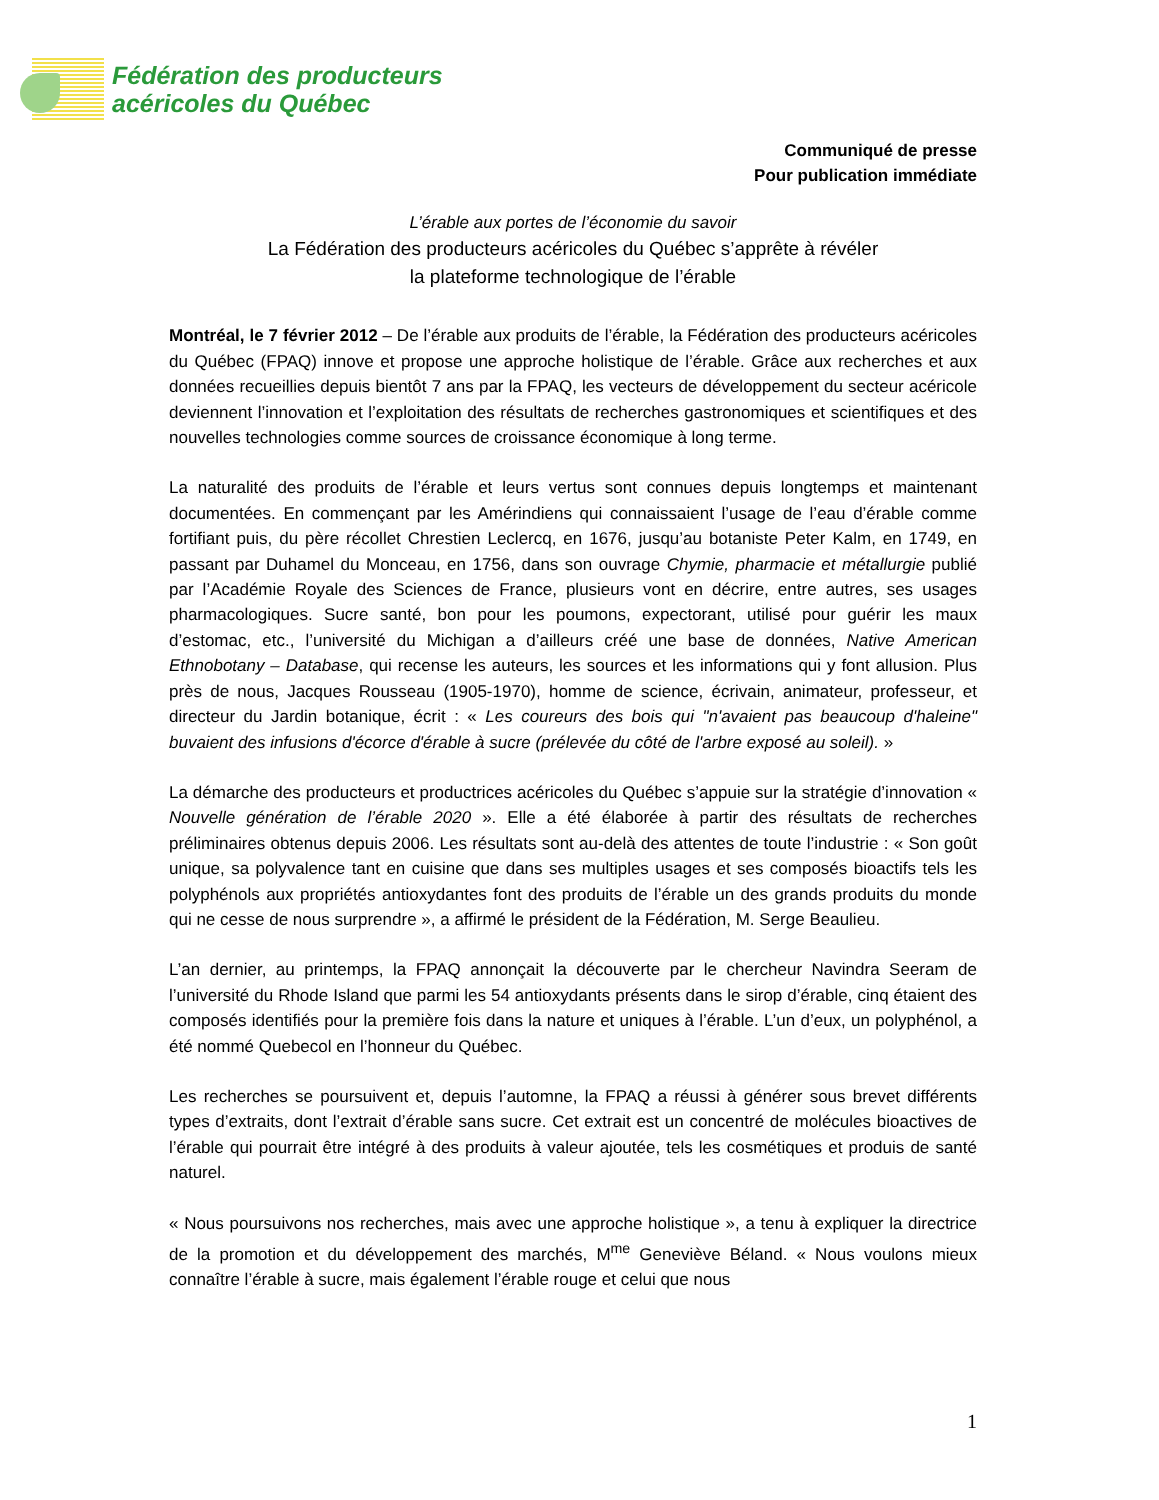Fédération des producteurs
acéricoles du Québec
Communiqué de presse
Pour publication immédiate
L’érable aux portes de l’économie du savoir
La Fédération des producteurs acéricoles du Québec s’apprête à révéler
la plateforme technologique de l’érable
Montréal, le 7 février 2012 – De l’érable aux produits de l’érable, la Fédération des producteurs acéricoles du Québec (FPAQ) innove et propose une approche holistique de l’érable. Grâce aux recherches et aux données recueillies depuis bientôt 7 ans par la FPAQ, les vecteurs de développement du secteur acéricole deviennent l’innovation et l’exploitation des résultats de recherches gastronomiques et scientifiques et des nouvelles technologies comme sources de croissance économique à long terme.
La naturalité des produits de l’érable et leurs vertus sont connues depuis longtemps et maintenant documentées. En commençant par les Amérindiens qui connaissaient l’usage de l’eau d’érable comme fortifiant puis, du père récollet Chrestien Leclercq, en 1676, jusqu’au botaniste Peter Kalm, en 1749, en passant par Duhamel du Monceau, en 1756, dans son ouvrage Chymie, pharmacie et métallurgie publié par l’Académie Royale des Sciences de France, plusieurs vont en décrire, entre autres, ses usages pharmacologiques. Sucre santé, bon pour les poumons, expectorant, utilisé pour guérir les maux d’estomac, etc., l’université du Michigan a d’ailleurs créé une base de données, Native American Ethnobotany – Database, qui recense les auteurs, les sources et les informations qui y font allusion. Plus près de nous, Jacques Rousseau (1905-1970), homme de science, écrivain, animateur, professeur, et directeur du Jardin botanique, écrit : « Les coureurs des bois qui "n'avaient pas beaucoup d'haleine" buvaient des infusions d'écorce d'érable à sucre (prélevée du côté de l'arbre exposé au soleil). »
La démarche des producteurs et productrices acéricoles du Québec s’appuie sur la stratégie d’innovation « Nouvelle génération de l’érable 2020 ». Elle a été élaborée à partir des résultats de recherches préliminaires obtenus depuis 2006. Les résultats sont au-delà des attentes de toute l’industrie : « Son goût unique, sa polyvalence tant en cuisine que dans ses multiples usages et ses composés bioactifs tels les polyphénols aux propriétés antioxydantes font des produits de l’érable un des grands produits du monde qui ne cesse de nous surprendre », a affirmé le président de la Fédération, M. Serge Beaulieu.
L’an dernier, au printemps, la FPAQ annonçait la découverte par le chercheur Navindra Seeram de l’université du Rhode Island que parmi les 54 antioxydants présents dans le sirop d’érable, cinq étaient des composés identifiés pour la première fois dans la nature et uniques à l’érable. L’un d’eux, un polyphénol, a été nommé Quebecol en l’honneur du Québec.
Les recherches se poursuivent et, depuis l’automne, la FPAQ a réussi à générer sous brevet différents types d’extraits, dont l’extrait d’érable sans sucre. Cet extrait est un concentré de molécules bioactives de l’érable qui pourrait être intégré à des produits à valeur ajoutée, tels les cosmétiques et produis de santé naturel.
« Nous poursuivons nos recherches, mais avec une approche holistique », a tenu à expliquer la directrice de la promotion et du développement des marchés, M<sup>me</sup> Geneviève Béland. « Nous voulons mieux connaître l’érable à sucre, mais également l’érable rouge et celui que nous
1